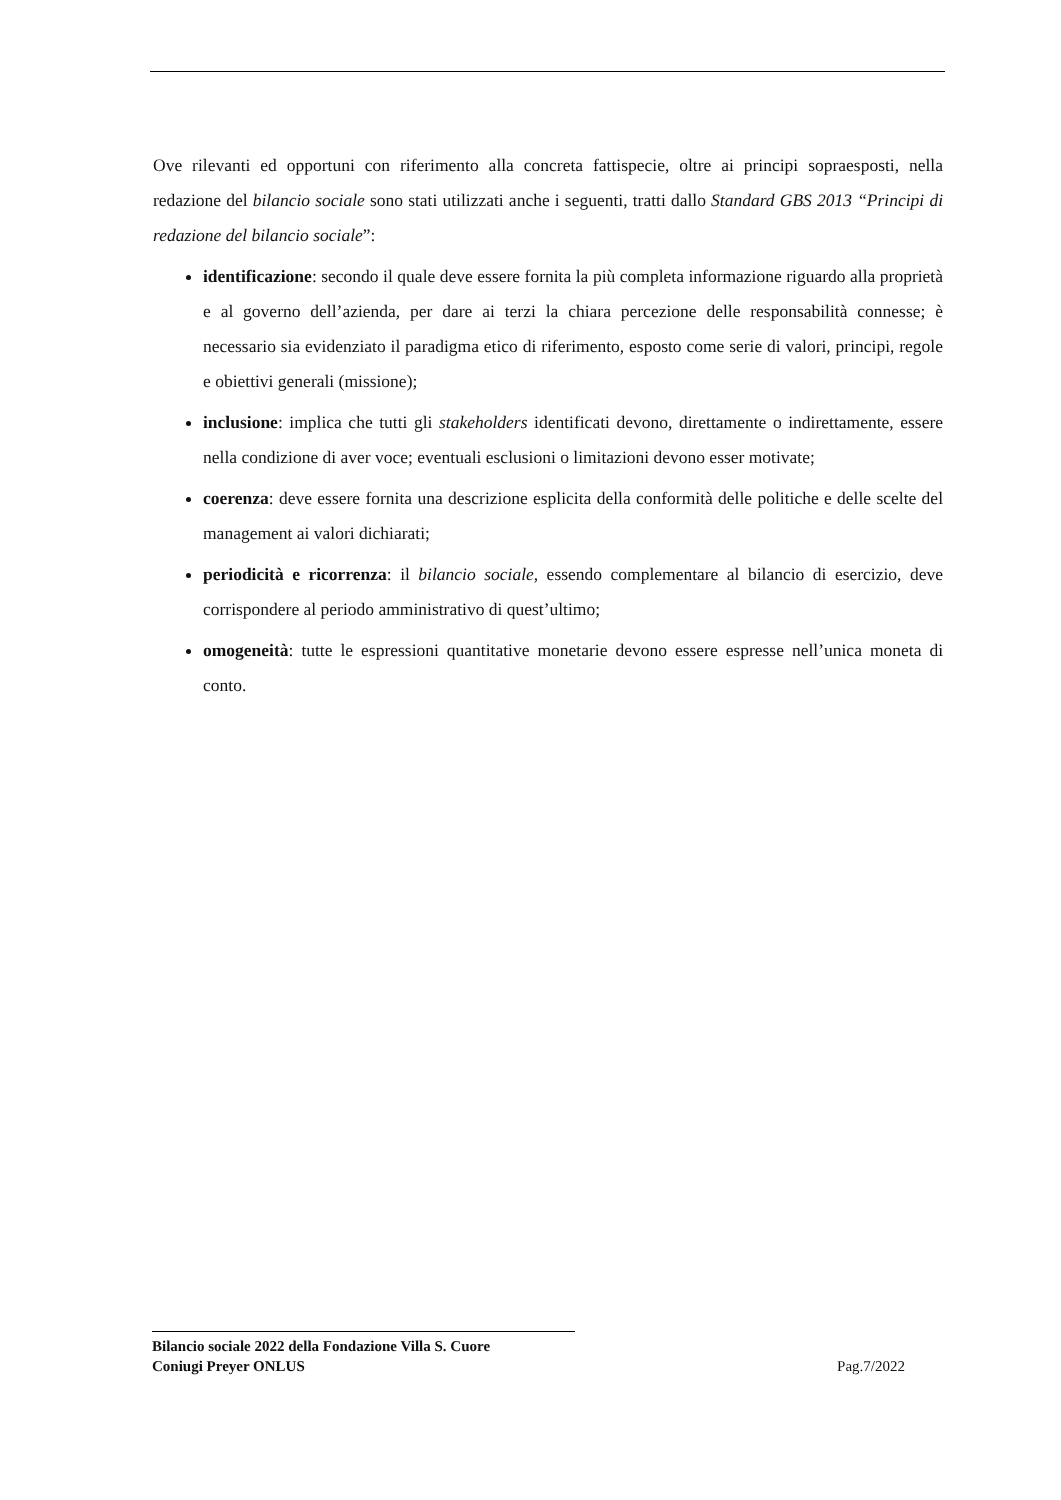Ove rilevanti ed opportuni con riferimento alla concreta fattispecie, oltre ai principi sopraesposti, nella redazione del bilancio sociale sono stati utilizzati anche i seguenti, tratti dallo Standard GBS 2013 “Principi di redazione del bilancio sociale”:
identificazione: secondo il quale deve essere fornita la più completa informazione riguardo alla proprietà e al governo dell’azienda, per dare ai terzi la chiara percezione delle responsabilità connesse; è necessario sia evidenziato il paradigma etico di riferimento, esposto come serie di valori, principi, regole e obiettivi generali (missione);
inclusione: implica che tutti gli stakeholders identificati devono, direttamente o indirettamente, essere nella condizione di aver voce; eventuali esclusioni o limitazioni devono esser motivate;
coerenza: deve essere fornita una descrizione esplicita della conformità delle politiche e delle scelte del management ai valori dichiarati;
periodicità e ricorrenza: il bilancio sociale, essendo complementare al bilancio di esercizio, deve corrispondere al periodo amministrativo di quest’ultimo;
omogeneità: tutte le espressioni quantitative monetarie devono essere espresse nell’unica moneta di conto.
Bilancio sociale 2022 della Fondazione Villa S. Cuore
Coniugi Preyer ONLUS Pag.7/2022